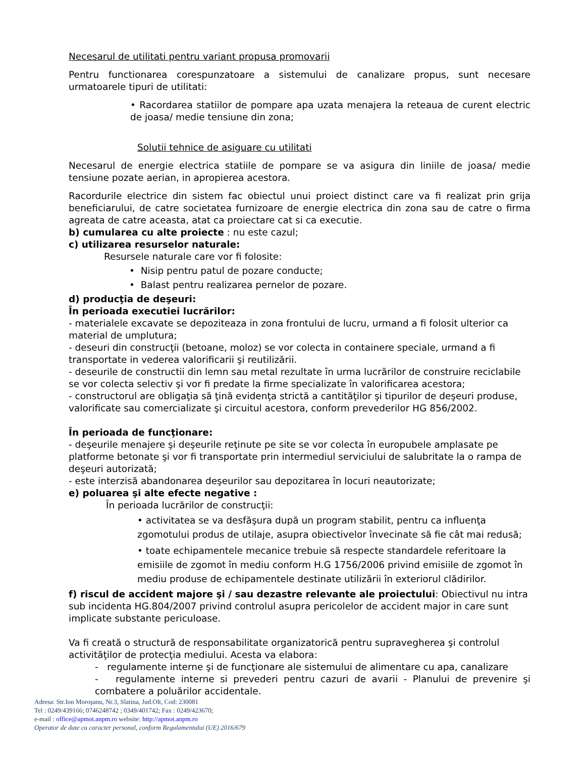Necesarul de utilitati pentru variant propusa promovarii
Pentru functionarea corespunzatoare a sistemului de canalizare propus, sunt necesare urmatoarele tipuri de utilitati:
• Racordarea statiilor de pompare apa uzata menajera la reteaua de curent electric de joasa/ medie tensiune din zona;
Solutii tehnice de asiguare cu utilitati
Necesarul de energie electrica statiile de pompare se va asigura din liniile de joasa/ medie tensiune pozate aerian, in apropierea acestora.
Racordurile electrice din sistem fac obiectul unui proiect distinct care va fi realizat prin grija beneficiarului, de catre societatea furnizoare de energie electrica din zona sau de catre o firma agreata de catre aceasta, atat ca proiectare cat si ca executie.
b) cumularea cu alte proiecte : nu este cazul;
c) utilizarea resurselor naturale:
Resursele naturale care vor fi folosite:
• Nisip pentru patul de pozare conducte;
• Balast pentru realizarea pernelor de pozare.
d) producţia de deşeuri:
În perioada executiei lucrărilor:
- materialele excavate se depoziteaza in zona frontului de lucru, urmand a fi folosit ulterior ca material de umplutura;
- deseuri din construcţii (betoane, moloz) se vor colecta in containere speciale, urmand a fi transportate in vederea valorificarii şi reutilizării.
- deseurile de constructii din lemn sau metal rezultate în urma lucrărilor de construire reciclabile se vor colecta selectiv şi vor fi predate la firme specializate în valorificarea acestora;
- constructorul are obligaţia să ţină evidenţa strictă a cantităţilor şi tipurilor de deşeuri produse, valorificate sau comercializate şi circuitul acestora, conform prevederilor HG 856/2002.
În perioada de funcţionare:
- deşeurile menajere şi deşeurile reţinute pe site se vor colecta în europubele amplasate pe platforme betonate şi vor fi transportate prin intermediul serviciului de salubritate la o rampa de deşeuri autorizată;
- este interzisă abandonarea deşeurilor sau depozitarea în locuri neautorizate;
e) poluarea şi alte efecte negative :
În perioada lucrărilor de construcţii:
• activitatea se va desfăşura după un program stabilit, pentru ca influenţa zgomotului produs de utilaje, asupra obiectivelor învecinate să fie cât mai redusă;
• toate echipamentele mecanice trebuie să respecte standardele referitoare la emisiile de zgomot în mediu conform H.G 1756/2006 privind emisiile de zgomot în mediu produse de echipamentele destinate utilizării în exteriorul clădirilor.
f) riscul de accident majore şi / sau dezastre relevante ale proiectului: Obiectivul nu intra sub incidenta HG.804/2007 privind controlul asupra pericolelor de accident major in care sunt implicate substante periculoase.
Va fi creată o structură de responsabilitate organizatorică pentru supravegherea şi controlul activităţilor de protecţia mediului. Acesta va elabora:
- regulamente interne şi de funcţionare ale sistemului de alimentare cu apa, canalizare
- regulamente interne si prevederi pentru cazuri de avarii - Planului de prevenire şi combatere a poluărilor accidentale.
Adresa: Str.Ion Moroşanu, Nr.3, Slatina, Jud.Olt, Cod: 230081
Tel : 0249/439166; 0746248742 ; 0349/401742; Fax : 0249/423670;
e-mail : office@apmot.anpm.ro website: http://apmot.anpm.ro
Operator de date cu caracter personal, conform Regulamentului (UE) 2016/679